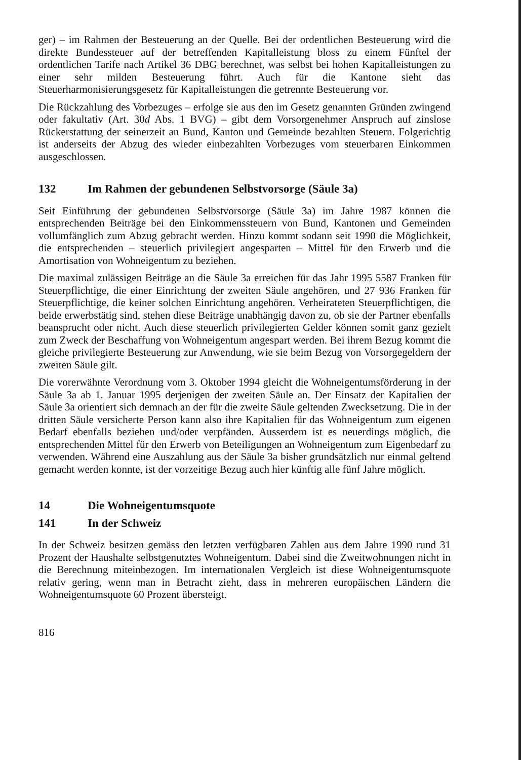ger) – im Rahmen der Besteuerung an der Quelle. Bei der ordentlichen Besteuerung wird die direkte Bundessteuer auf der betreffenden Kapitalleistung bloss zu einem Fünftel der ordentlichen Tarife nach Artikel 36 DBG berechnet, was selbst bei hohen Kapitalleistungen zu einer sehr milden Besteuerung führt. Auch für die Kantone sieht das Steuerharmonisierungsgesetz für Kapitalleistungen die getrennte Besteuerung vor.
Die Rückzahlung des Vorbezuges – erfolge sie aus den im Gesetz genannten Gründen zwingend oder fakultativ (Art. 30d Abs. 1 BVG) – gibt dem Vorsorgenehmer Anspruch auf zinslose Rückerstattung der seinerzeit an Bund, Kanton und Gemeinde bezahlten Steuern. Folgerichtig ist anderseits der Abzug des wieder einbezahlten Vorbezuges vom steuerbaren Einkommen ausgeschlossen.
132 Im Rahmen der gebundenen Selbstvorsorge (Säule 3a)
Seit Einführung der gebundenen Selbstvorsorge (Säule 3a) im Jahre 1987 können die entsprechenden Beiträge bei den Einkommenssteuern von Bund, Kantonen und Gemeinden vollumfänglich zum Abzug gebracht werden. Hinzu kommt sodann seit 1990 die Möglichkeit, die entsprechenden – steuerlich privilegiert angesparten – Mittel für den Erwerb und die Amortisation von Wohneigentum zu beziehen.
Die maximal zulässigen Beiträge an die Säule 3a erreichen für das Jahr 1995 5587 Franken für Steuerpflichtige, die einer Einrichtung der zweiten Säule angehören, und 27 936 Franken für Steuerpflichtige, die keiner solchen Einrichtung angehören. Verheirateten Steuerpflichtigen, die beide erwerbstätig sind, stehen diese Beiträge unabhängig davon zu, ob sie der Partner ebenfalls beansprucht oder nicht. Auch diese steuerlich privilegierten Gelder können somit ganz gezielt zum Zweck der Beschaffung von Wohneigentum angespart werden. Bei ihrem Bezug kommt die gleiche privilegierte Besteuerung zur Anwendung, wie sie beim Bezug von Vorsorgegeldern der zweiten Säule gilt.
Die vorerwähnte Verordnung vom 3. Oktober 1994 gleicht die Wohneigentumsförderung in der Säule 3a ab 1. Januar 1995 derjenigen der zweiten Säule an. Der Einsatz der Kapitalien der Säule 3a orientiert sich demnach an der für die zweite Säule geltenden Zwecksetzung. Die in der dritten Säule versicherte Person kann also ihre Kapitalien für das Wohneigentum zum eigenen Bedarf ebenfalls beziehen und/oder verpfänden. Ausserdem ist es neuerdings möglich, die entsprechenden Mittel für den Erwerb von Beteiligungen an Wohneigentum zum Eigenbedarf zu verwenden. Während eine Auszahlung aus der Säule 3a bisher grundsätzlich nur einmal geltend gemacht werden konnte, ist der vorzeitige Bezug auch hier künftig alle fünf Jahre möglich.
14 Die Wohneigentumsquote
141 In der Schweiz
In der Schweiz besitzen gemäss den letzten verfügbaren Zahlen aus dem Jahre 1990 rund 31 Prozent der Haushalte selbstgenutztes Wohneigentum. Dabei sind die Zweitwohnungen nicht in die Berechnung miteinbezogen. Im internationalen Vergleich ist diese Wohneigentumsquote relativ gering, wenn man in Betracht zieht, dass in mehreren europäischen Ländern die Wohneigentumsquote 60 Prozent übersteigt.
816